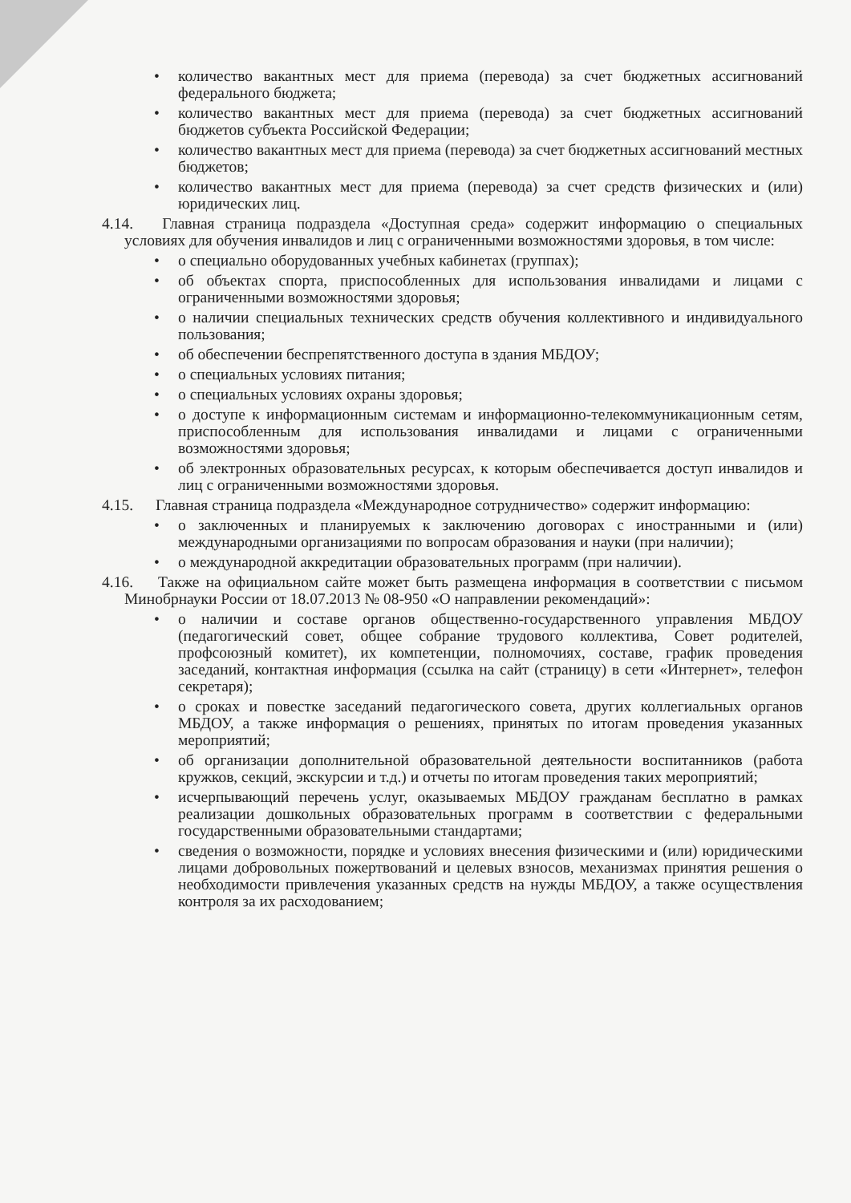• количество вакантных мест для приема (перевода) за счет бюджетных ассигнований федерального бюджета;
• количество вакантных мест для приема (перевода) за счет бюджетных ассигнований бюджетов субъекта Российской Федерации;
• количество вакантных мест для приема (перевода) за счет бюджетных ассигнований местных бюджетов;
• количество вакантных мест для приема (перевода) за счет средств физических и (или) юридических лиц.
4.14. Главная страница подраздела «Доступная среда» содержит информацию о специальных условиях для обучения инвалидов и лиц с ограниченными возможностями здоровья, в том числе:
• о специально оборудованных учебных кабинетах (группах);
• об объектах спорта, приспособленных для использования инвалидами и лицами с ограниченными возможностями здоровья;
• о наличии специальных технических средств обучения коллективного и индивидуального пользования;
• об обеспечении беспрепятственного доступа в здания МБДОУ;
• о специальных условиях питания;
• о специальных условиях охраны здоровья;
• о доступе к информационным системам и информационно-телекоммуникационным сетям, приспособленным для использования инвалидами и лицами с ограниченными возможностями здоровья;
• об электронных образовательных ресурсах, к которым обеспечивается доступ инвалидов и лиц с ограниченными возможностями здоровья.
4.15. Главная страница подраздела «Международное сотрудничество» содержит информацию:
• о заключенных и планируемых к заключению договорах с иностранными и (или) международными организациями по вопросам образования и науки (при наличии);
• о международной аккредитации образовательных программ (при наличии).
4.16. Также на официальном сайте может быть размещена информация в соответствии с письмом Минобрнауки России от 18.07.2013 № 08-950 «О направлении рекомендаций»:
• о наличии и составе органов общественно-государственного управления МБДОУ (педагогический совет, общее собрание трудового коллектива, Совет родителей, профсоюзный комитет), их компетенции, полномочиях, составе, график проведения заседаний, контактная информация (ссылка на сайт (страницу) в сети «Интернет», телефон секретаря);
• о сроках и повестке заседаний педагогического совета, других коллегиальных органов МБДОУ, а также информация о решениях, принятых по итогам проведения указанных мероприятий;
• об организации дополнительной образовательной деятельности воспитанников (работа кружков, секций, экскурсии и т.д.) и отчеты по итогам проведения таких мероприятий;
• исчерпывающий перечень услуг, оказываемых МБДОУ гражданам бесплатно в рамках реализации дошкольных образовательных программ в соответствии с федеральными государственными образовательными стандартами;
• сведения о возможности, порядке и условиях внесения физическими и (или) юридическими лицами добровольных пожертвований и целевых взносов, механизмах принятия решения о необходимости привлечения указанных средств на нужды МБДОУ, а также осуществления контроля за их расходованием;